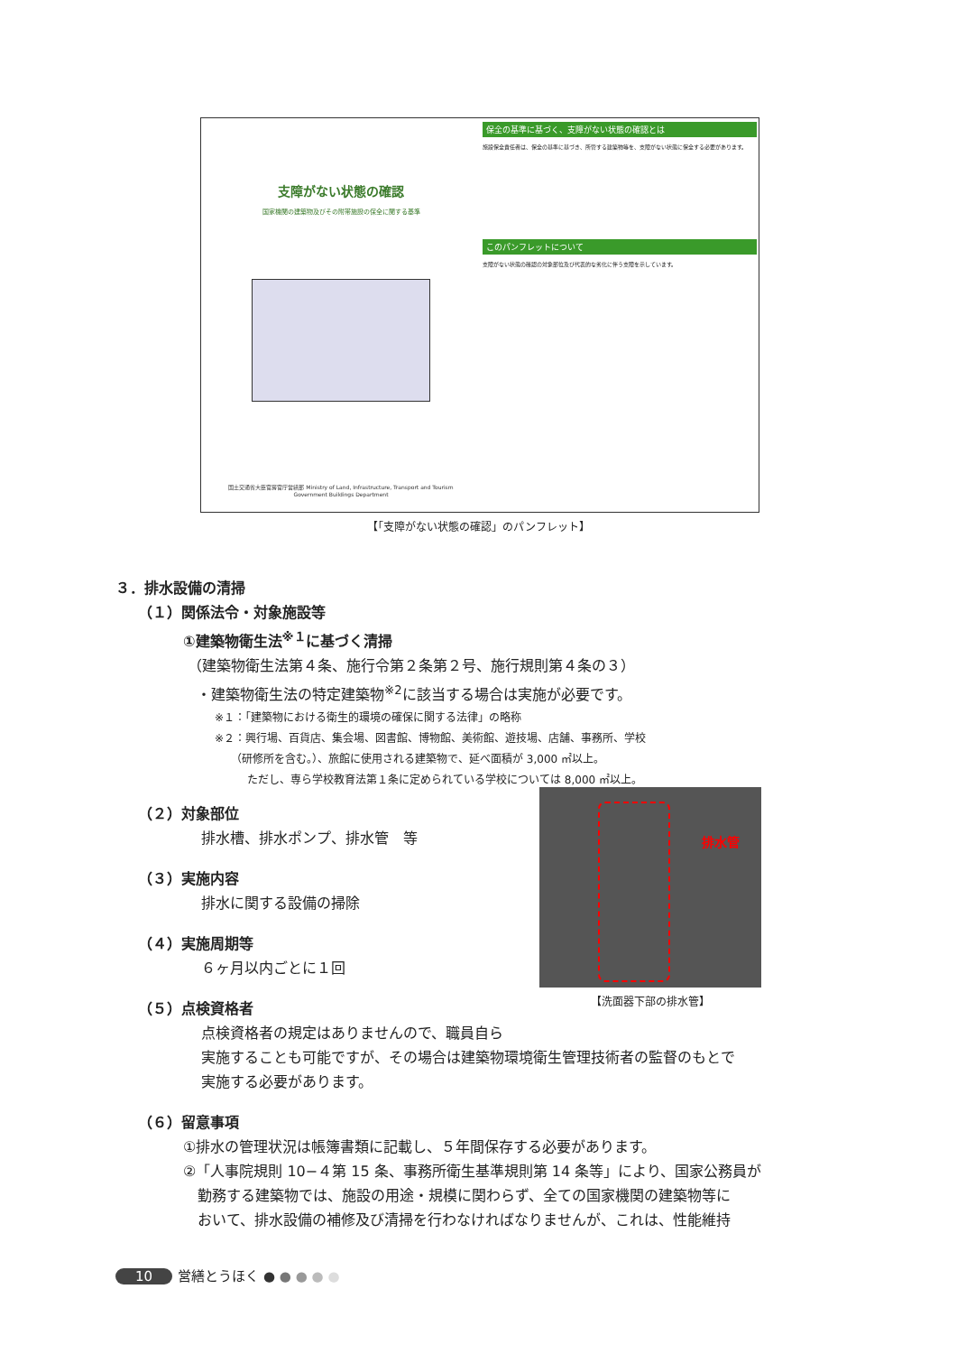支障がない状態の確認
国家機関の建築物及びその附帯施設の保全に関する基準
国土交通省大臣官房官庁営繕部 Ministry of Land, Infrastructure, Transport and Tourism Government Buildings Department
保全の基準に基づく、支障がない状態の確認とは
施設保全責任者は、保全の基準に基づき、所管する建築物等を、支障がない状態に保全する必要があります。
このパンフレットについて
支障がない状態の確認の対象部位及び代表的な劣化に伴う支障を示しています。
【「支障がない状態の確認」のパンフレット】
３．排水設備の清掃
（１）関係法令・対象施設等
①建築物衛生法<sup>※１</sup>に基づく清掃
（建築物衛生法第４条、施行令第２条第２号、施行規則第４条の３）
・建築物衛生法の特定建築物<sup>※2</sup>に該当する場合は実施が必要です。
※１：「建築物における衛生的環境の確保に関する法律」の略称
※２：興行場、百貨店、集会場、図書館、博物館、美術館、遊技場、店舗、事務所、学校
　　（研修所を含む。）、旅館に使用される建築物で、延べ面積が 3,000 ㎡以上。
　　　ただし、専ら学校教育法第１条に定められている学校については 8,000 ㎡以上。
（２）対象部位
排水槽、排水ポンプ、排水管　等
（３）実施内容
排水に関する設備の掃除
（４）実施周期等
６ヶ月以内ごとに１回
（５）点検資格者
点検資格者の規定はありませんので、職員自ら
実施することも可能ですが、その場合は建築物環境衛生管理技術者の監督のもとで
実施する必要があります。
（６）留意事項
①排水の管理状況は帳簿書類に記載し、５年間保存する必要があります。
②「人事院規則 10−４第 15 条、事務所衛生基準規則第 14 条等」により、国家公務員が
　勤務する建築物では、施設の用途・規模に関わらず、全ての国家機関の建築物等に
　おいて、排水設備の補修及び清掃を行わなければなりませんが、これは、性能維持
排水管
【洗面器下部の排水管】
10 営繕とうほく ● ● ● ● ●